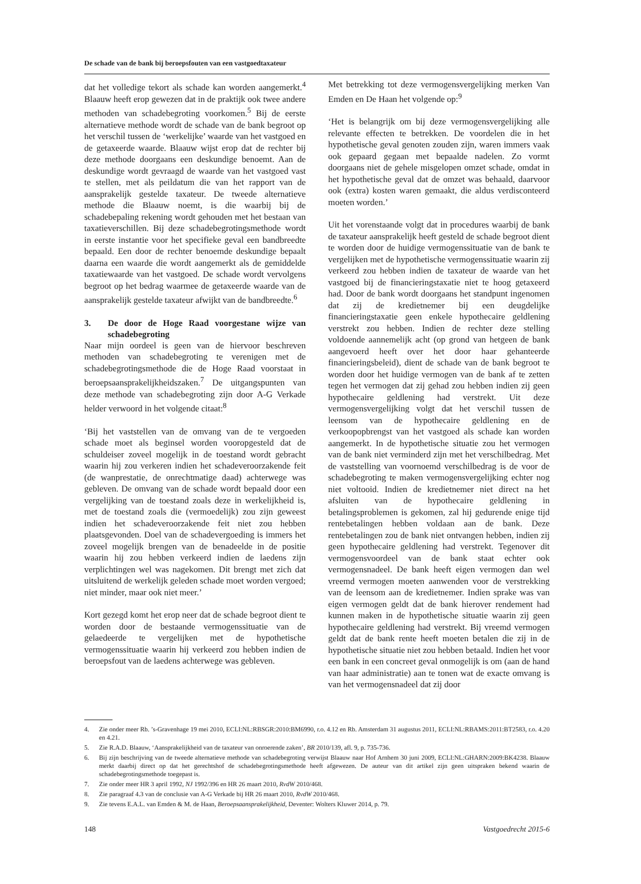De schade van de bank bij beroepsfouten van een vastgoedtaxateur
dat het volledige tekort als schade kan worden aangemerkt.<sup>4</sup> Blaauw heeft erop gewezen dat in de praktijk ook twee andere methoden van schadebegroting voorkomen.<sup>5</sup> Bij de eerste alternatieve methode wordt de schade van de bank begroot op het verschil tussen de ‘werkelijke’ waarde van het vastgoed en de getaxeerde waarde. Blaauw wijst erop dat de rechter bij deze methode doorgaans een deskundige benoemt. Aan de deskundige wordt gevraagd de waarde van het vastgoed vast te stellen, met als peildatum die van het rapport van de aansprakelijk gestelde taxateur. De tweede alternatieve methode die Blaauw noemt, is die waarbij bij de schadebepaling rekening wordt gehouden met het bestaan van taxatieverschillen. Bij deze schadebegrotingsmethode wordt in eerste instantie voor het specifieke geval een bandbreedte bepaald. Een door de rechter benoemde deskundige bepaalt daarna een waarde die wordt aangemerkt als de gemiddelde taxatiewaarde van het vastgoed. De schade wordt vervolgens begroot op het bedrag waarmee de getaxeerde waarde van de aansprakelijk gestelde taxateur afwijkt van de bandbreedte.<sup>6</sup>
3. De door de Hoge Raad voorgestane wijze van schadebegroting
Naar mijn oordeel is geen van de hiervoor beschreven methoden van schadebegroting te verenigen met de schadebegrotingsmethode die de Hoge Raad voorstaat in beroepsaansprakelijkheidszaken.<sup>7</sup> De uitgangspunten van deze methode van schadebegroting zijn door A-G Verkade helder verwoord in het volgende citaat:<sup>8</sup>
‘Bij het vaststellen van de omvang van de te vergoeden schade moet als beginsel worden vooropgesteld dat de schuldeiser zoveel mogelijk in de toestand wordt gebracht waarin hij zou verkeren indien het schadeveroorzakende feit (de wanprestatie, de onrechtmatige daad) achterwege was gebleven. De omvang van de schade wordt bepaald door een vergelijking van de toestand zoals deze in werkelijkheid is, met de toestand zoals die (vermoedelijk) zou zijn geweest indien het schadeveroorzakende feit niet zou hebben plaatsgevonden. Doel van de schadevergoeding is immers het zoveel mogelijk brengen van de benadeelde in de positie waarin hij zou hebben verkeerd indien de laedens zijn verplichtingen wel was nagekomen. Dit brengt met zich dat uitsluitend de werkelijk geleden schade moet worden vergoed; niet minder, maar ook niet meer.’
Kort gezegd komt het erop neer dat de schade begroot dient te worden door de bestaande vermogenssituatie van de gelaedeerde te vergelijken met de hypothetische vermogenssituatie waarin hij verkeerd zou hebben indien de beroepsfout van de laedens achterwege was gebleven.
Met betrekking tot deze vermogensvergelijking merken Van Emden en De Haan het volgende op:<sup>9</sup>
‘Het is belangrijk om bij deze vermogensvergelijking alle relevante effecten te betrekken. De voordelen die in het hypothetische geval genoten zouden zijn, waren immers vaak ook gepaard gegaan met bepaalde nadelen. Zo vormt doorgaans niet de gehele misgelopen omzet schade, omdat in het hypothetische geval dat de omzet was behaald, daarvoor ook (extra) kosten waren gemaakt, die aldus verdisconteerd moeten worden.’
Uit het vorenstaande volgt dat in procedures waarbij de bank de taxateur aansprakelijk heeft gesteld de schade begroot dient te worden door de huidige vermogenssituatie van de bank te vergelijken met de hypothetische vermogenssituatie waarin zij verkeerd zou hebben indien de taxateur de waarde van het vastgoed bij de financieringstaxatie niet te hoog getaxeerd had. Door de bank wordt doorgaans het standpunt ingenomen dat zij de kredietnemer bij een deugdelijke financieringstaxatie geen enkele hypothecaire geldlening verstrekt zou hebben. Indien de rechter deze stelling voldoende aannemelijk acht (op grond van hetgeen de bank aangevoerd heeft over het door haar gehanteerde financieringsbeleid), dient de schade van de bank begroot te worden door het huidige vermogen van de bank af te zetten tegen het vermogen dat zij gehad zou hebben indien zij geen hypothecaire geldlening had verstrekt. Uit deze vermogensvergelijking volgt dat het verschil tussen de leensom van de hypothecaire geldlening en de verkoopopbrengst van het vastgoed als schade kan worden aangemerkt. In de hypothetische situatie zou het vermogen van de bank niet verminderd zijn met het verschilbedrag. Met de vaststelling van voornoemd verschilbedrag is de voor de schadebegroting te maken vermogensvergelijking echter nog niet voltooid. Indien de kredietnemer niet direct na het afsluiten van de hypothecaire geldlening in betalingsproblemen is gekomen, zal hij gedurende enige tijd rentebetalingen hebben voldaan aan de bank. Deze rentebetalingen zou de bank niet ontvangen hebben, indien zij geen hypothecaire geldlening had verstrekt. Tegenover dit vermogensvoordeel van de bank staat echter ook vermogensnadeel. De bank heeft eigen vermogen dan wel vreemd vermogen moeten aanwenden voor de verstrekking van de leensom aan de kredietnemer. Indien sprake was van eigen vermogen geldt dat de bank hierover rendement had kunnen maken in de hypothetische situatie waarin zij geen hypothecaire geldlening had verstrekt. Bij vreemd vermogen geldt dat de bank rente heeft moeten betalen die zij in de hypothetische situatie niet zou hebben betaald. Indien het voor een bank in een concreet geval onmogelijk is om (aan de hand van haar administratie) aan te tonen wat de exacte omvang is van het vermogensnadeel dat zij door
4. Zie onder meer Rb. ’s-Gravenhage 19 mei 2010, ECLI:NL:RBSGR:2010:BM6990, r.o. 4.12 en Rb. Amsterdam 31 augustus 2011, ECLI:NL:RBAMS:2011:BT2583, r.o. 4.20 en 4.21.
5. Zie R.A.D. Blaauw, ‘Aansprakelijkheid van de taxateur van onroerende zaken’, BR 2010/139, afl. 9, p. 735-736.
6. Bij zijn beschrijving van de tweede alternatieve methode van schadebegroting verwijst Blaauw naar Hof Arnhem 30 juni 2009, ECLI:NL:GHARN:2009:BK4238. Blaauw merkt daarbij direct op dat het gerechtshof de schadebegrotingsmethode heeft afgewezen. De auteur van dit artikel zijn geen uitspraken bekend waarin de schadebegrotingsmethode toegepast is.
7. Zie onder meer HR 3 april 1992, NJ 1992/396 en HR 26 maart 2010, RvdW 2010/468.
8. Zie paragraaf 4.3 van de conclusie van A-G Verkade bij HR 26 maart 2010, RvdW 2010/468.
9. Zie tevens E.A.L. van Emden & M. de Haan, Beroepsaansprakelijkheid, Deventer: Wolters Kluwer 2014, p. 79.
148 Vastgoedrecht 2015-6